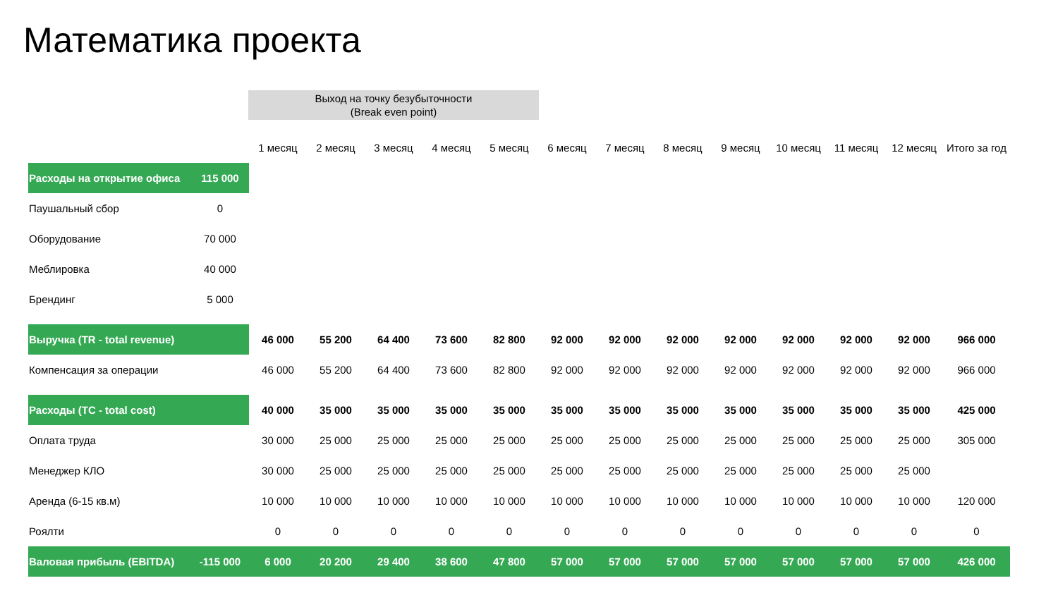Математика проекта
Выход на точку безубыточности
(Break even point)
| | | 1 месяц | 2 месяц | 3 месяц | 4 месяц | 5 месяц | 6 месяц | 7 месяц | 8 месяц | 9 месяц | 10 месяц | 11 месяц | 12 месяц | Итого за год |
| --- | --- | --- | --- | --- | --- | --- | --- | --- | --- | --- | --- | --- | --- | --- |
| Расходы на открытие офиса | 115 000 | | | | | | | | | | | | | |
| Паушальный сбор | 0 | | | | | | | | | | | | | |
| Оборудование | 70 000 | | | | | | | | | | | | | |
| Меблировка | 40 000 | | | | | | | | | | | | | |
| Брендинг | 5 000 | | | | | | | | | | | | | |
| Выручка (TR - total revenue) | | 46 000 | 55 200 | 64 400 | 73 600 | 82 800 | 92 000 | 92 000 | 92 000 | 92 000 | 92 000 | 92 000 | 92 000 | 966 000 |
| Компенсация за операции | | 46 000 | 55 200 | 64 400 | 73 600 | 82 800 | 92 000 | 92 000 | 92 000 | 92 000 | 92 000 | 92 000 | 92 000 | 966 000 |
| Расходы (TC - total cost) | | 40 000 | 35 000 | 35 000 | 35 000 | 35 000 | 35 000 | 35 000 | 35 000 | 35 000 | 35 000 | 35 000 | 35 000 | 425 000 |
| Оплата труда | | 30 000 | 25 000 | 25 000 | 25 000 | 25 000 | 25 000 | 25 000 | 25 000 | 25 000 | 25 000 | 25 000 | 25 000 | 305 000 |
| Менеджер КЛО | | 30 000 | 25 000 | 25 000 | 25 000 | 25 000 | 25 000 | 25 000 | 25 000 | 25 000 | 25 000 | 25 000 | 25 000 | |
| Аренда (6-15 кв.м) | | 10 000 | 10 000 | 10 000 | 10 000 | 10 000 | 10 000 | 10 000 | 10 000 | 10 000 | 10 000 | 10 000 | 10 000 | 120 000 |
| Роялти | | 0 | 0 | 0 | 0 | 0 | 0 | 0 | 0 | 0 | 0 | 0 | 0 | 0 |
| Валовая прибыль (EBITDA) | -115 000 | 6 000 | 20 200 | 29 400 | 38 600 | 47 800 | 57 000 | 57 000 | 57 000 | 57 000 | 57 000 | 57 000 | 57 000 | 426 000 |